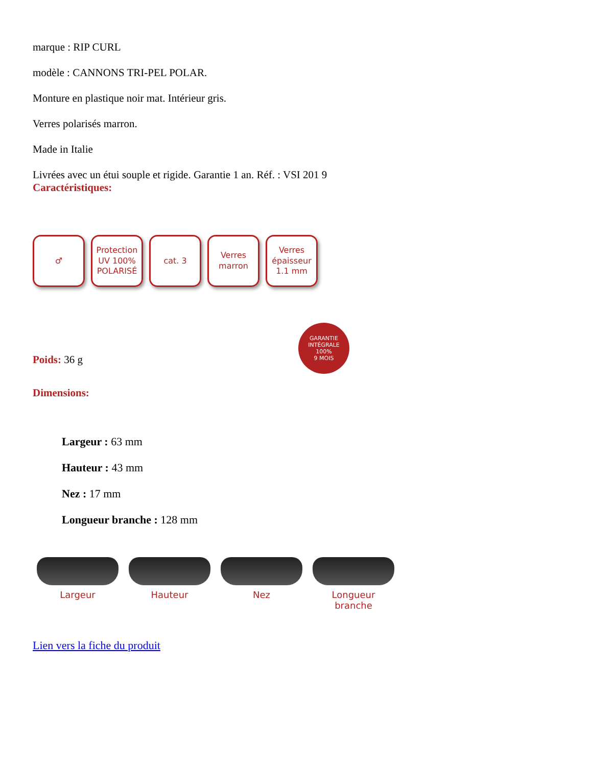marque : RIP CURL
modèle : CANNONS TRI-PEL POLAR.
Monture en plastique noir mat. Intérieur gris.
Verres polarisés marron.
Made in Italie
Livrées avec un étui souple et rigide. Garantie 1 an. Réf. : VSI 201 9
Caractéristiques:
♂ Protection UV 100%
POLARISÉ
cat. 3 Verres marron
Verres épaisseur 1.1 mm
GARANTIE INTÉGRALE
100%
9 MOIS
Poids: 36 g
Dimensions:
Largeur : 63 mm
Hauteur : 43 mm
Nez : 17 mm
Longueur branche : 128 mm
Largeur Hauteur Nez Longueur branche
Lien vers la fiche du produit